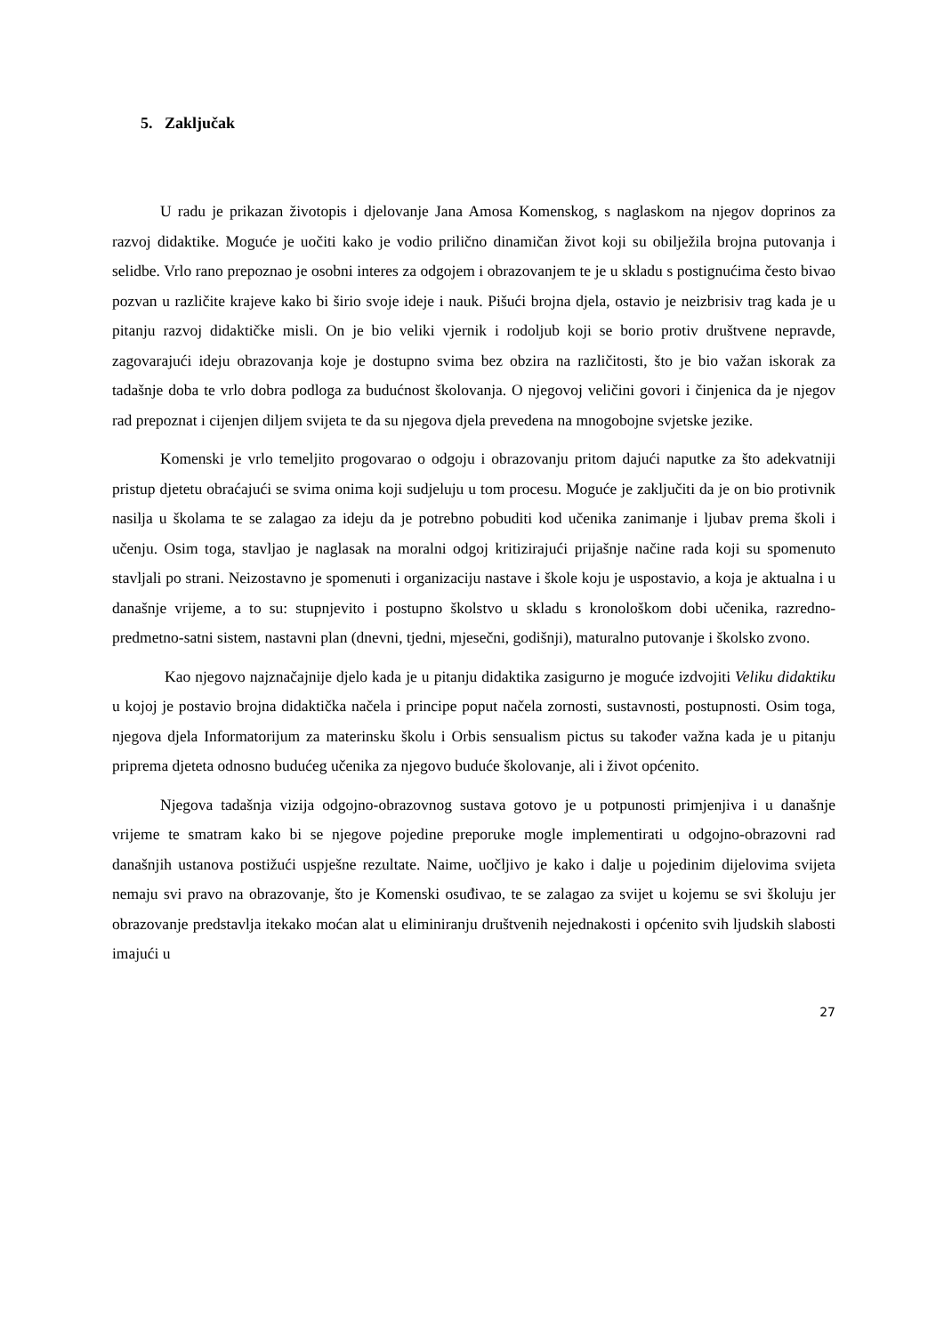5. Zaključak
U radu je prikazan životopis i djelovanje Jana Amosa Komenskog, s naglaskom na njegov doprinos za razvoj didaktike. Moguće je uočiti kako je vodio prilično dinamičan život koji su obilježila brojna putovanja i selidbe. Vrlo rano prepoznao je osobni interes za odgojem i obrazovanjem te je u skladu s postignućima često bivao pozvan u različite krajeve kako bi širio svoje ideje i nauk. Pišući brojna djela, ostavio je neizbrisiv trag kada je u pitanju razvoj didaktičke misli. On je bio veliki vjernik i rodoljub koji se borio protiv društvene nepravde, zagovarajući ideju obrazovanja koje je dostupno svima bez obzira na različitosti, što je bio važan iskorak za tadašnje doba te vrlo dobra podloga za budućnost školovanja. O njegovoj veličini govori i činjenica da je njegov rad prepoznat i cijenjen diljem svijeta te da su njegova djela prevedena na mnogobojne svjetske jezike.
Komenski je vrlo temeljito progovarao o odgoju i obrazovanju pritom dajući naputke za što adekvatniji pristup djetetu obraćajući se svima onima koji sudjeluju u tom procesu. Moguće je zaključiti da je on bio protivnik nasilja u školama te se zalagao za ideju da je potrebno pobuditi kod učenika zanimanje i ljubav prema školi i učenju. Osim toga, stavljao je naglasak na moralni odgoj kritizirajući prijašnje načine rada koji su spomenuto stavljali po strani. Neizostavno je spomenuti i organizaciju nastave i škole koju je uspostavio, a koja je aktualna i u današnje vrijeme, a to su: stupnjevito i postupno školstvo u skladu s kronološkom dobi učenika, razredno-predmetno-satni sistem, nastavni plan (dnevni, tjedni, mjesečni, godišnji), maturalno putovanje i školsko zvono.
Kao njegovo najznačajnije djelo kada je u pitanju didaktika zasigurno je moguće izdvojiti Veliku didaktiku u kojoj je postavio brojna didaktička načela i principe poput načela zornosti, sustavnosti, postupnosti. Osim toga, njegova djela Informatorijum za materinsku školu i Orbis sensualism pictus su također važna kada je u pitanju priprema djeteta odnosno budućeg učenika za njegovo buduće školovanje, ali i život općenito.
Njegova tadašnja vizija odgojno-obrazovnog sustava gotovo je u potpunosti primjenjiva i u današnje vrijeme te smatram kako bi se njegove pojedine preporuke mogle implementirati u odgojno-obrazovni rad današnjih ustanova postižući uspješne rezultate. Naime, uočljivo je kako i dalje u pojedinim dijelovima svijeta nemaju svi pravo na obrazovanje, što je Komenski osuđivao, te se zalagao za svijet u kojemu se svi školuju jer obrazovanje predstavlja itekako moćan alat u eliminiranju društvenih nejednakosti i općenito svih ljudskih slabosti imajući u
27